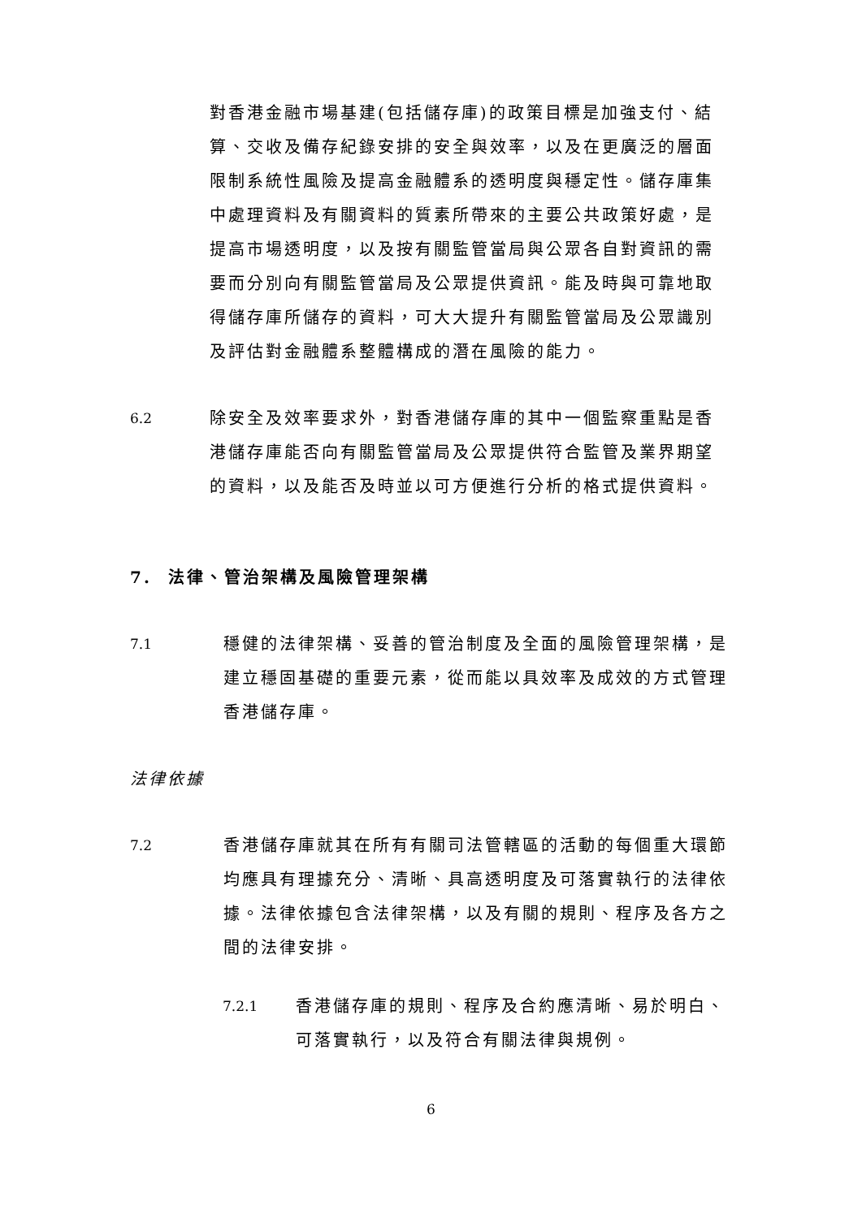對香港金融市場基建(包括儲存庫)的政策目標是加強支付、結算、交收及備存紀錄安排的安全與效率，以及在更廣泛的層面限制系統性風險及提高金融體系的透明度與穩定性。儲存庫集中處理資料及有關資料的質素所帶來的主要公共政策好處，是提高市場透明度，以及按有關監管當局與公眾各自對資訊的需要而分別向有關監管當局及公眾提供資訊。能及時與可靠地取得儲存庫所儲存的資料，可大大提升有關監管當局及公眾識別及評估對金融體系整體構成的潛在風險的能力。
6.2
除安全及效率要求外，對香港儲存庫的其中一個監察重點是香港儲存庫能否向有關監管當局及公眾提供符合監管及業界期望的資料，以及能否及時並以可方便進行分析的格式提供資料。
7. 法律、管治架構及風險管理架構
7.1
穩健的法律架構、妥善的管治制度及全面的風險管理架構，是建立穩固基礎的重要元素，從而能以具效率及成效的方式管理香港儲存庫。
法律依據
7.2
香港儲存庫就其在所有有關司法管轄區的活動的每個重大環節均應具有理據充分、清晰、具高透明度及可落實執行的法律依據。法律依據包含法律架構，以及有關的規則、程序及各方之間的法律安排。
7.2.1
香港儲存庫的規則、程序及合約應清晰、易於明白、可落實執行，以及符合有關法律與規例。
6